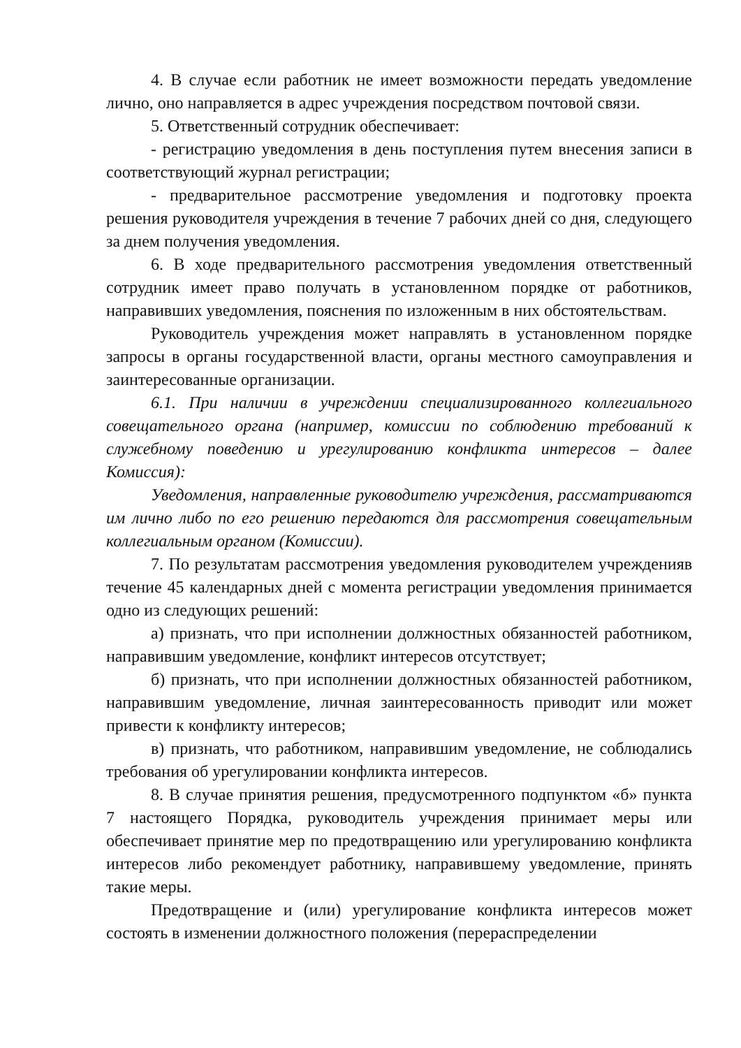4. В случае если работник не имеет возможности передать уведомление лично, оно направляется в адрес учреждения посредством почтовой связи.
5. Ответственный сотрудник обеспечивает:
- регистрацию уведомления в день поступления путем внесения записи в соответствующий журнал регистрации;
- предварительное рассмотрение уведомления и подготовку проекта решения руководителя учреждения в течение 7 рабочих дней со дня, следующего за днем получения уведомления.
6. В ходе предварительного рассмотрения уведомления ответственный сотрудник имеет право получать в установленном порядке от работников, направивших уведомления, пояснения по изложенным в них обстоятельствам.
Руководитель учреждения может направлять в установленном порядке запросы в органы государственной власти, органы местного самоуправления и заинтересованные организации.
6.1. При наличии в учреждении специализированного коллегиального совещательного органа (например, комиссии по соблюдению требований к служебному поведению и урегулированию конфликта интересов – далее Комиссия):
Уведомления, направленные руководителю учреждения, рассматриваются им лично либо по его решению передаются для рассмотрения совещательным коллегиальным органом (Комиссии).
7. По результатам рассмотрения уведомления руководителем учрежденияв течение 45 календарных дней с момента регистрации уведомления принимается одно из следующих решений:
а) признать, что при исполнении должностных обязанностей работником, направившим уведомление, конфликт интересов отсутствует;
б) признать, что при исполнении должностных обязанностей работником, направившим уведомление, личная заинтересованность приводит или может привести к конфликту интересов;
в) признать, что работником, направившим уведомление, не соблюдались требования об урегулировании конфликта интересов.
8. В случае принятия решения, предусмотренного подпунктом «б» пункта 7 настоящего Порядка, руководитель учреждения принимает меры или обеспечивает принятие мер по предотвращению или урегулированию конфликта интересов либо рекомендует работнику, направившему уведомление, принять такие меры.
Предотвращение и (или) урегулирование конфликта интересов может состоять в изменении должностного положения (перераспределении